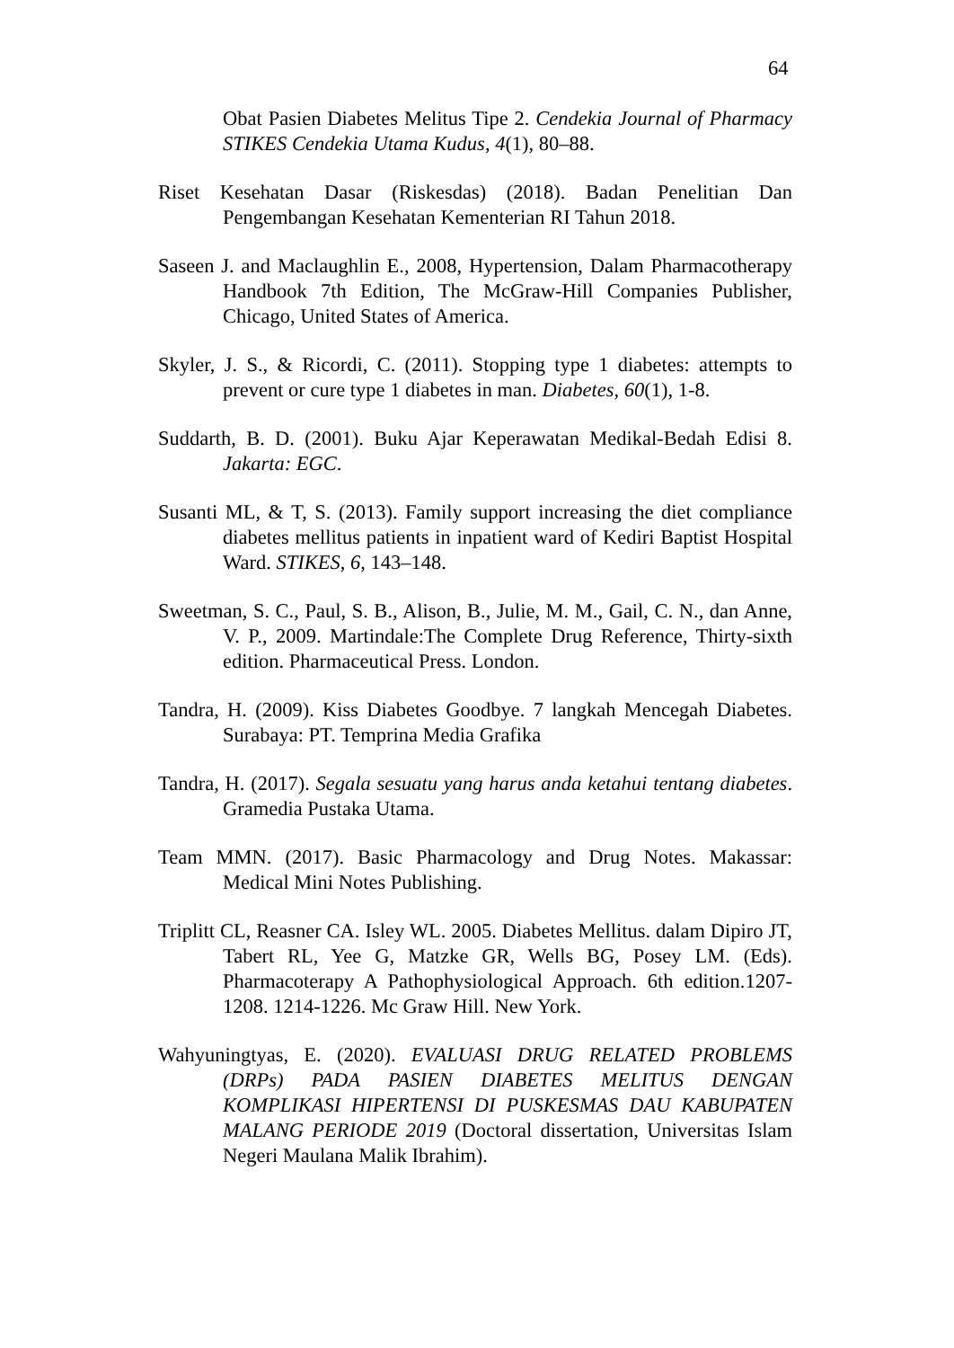64
Obat Pasien Diabetes Melitus Tipe 2. Cendekia Journal of Pharmacy STIKES Cendekia Utama Kudus, 4(1), 80–88.
Riset Kesehatan Dasar (Riskesdas) (2018). Badan Penelitian Dan Pengembangan Kesehatan Kementerian RI Tahun 2018.
Saseen J. and Maclaughlin E., 2008, Hypertension, Dalam Pharmacotherapy Handbook 7th Edition, The McGraw-Hill Companies Publisher, Chicago, United States of America.
Skyler, J. S., & Ricordi, C. (2011). Stopping type 1 diabetes: attempts to prevent or cure type 1 diabetes in man. Diabetes, 60(1), 1-8.
Suddarth, B. D. (2001). Buku Ajar Keperawatan Medikal-Bedah Edisi 8. Jakarta: EGC.
Susanti ML, & T, S. (2013). Family support increasing the diet compliance diabetes mellitus patients in inpatient ward of Kediri Baptist Hospital Ward. STIKES, 6, 143–148.
Sweetman, S. C., Paul, S. B., Alison, B., Julie, M. M., Gail, C. N., dan Anne, V. P., 2009. Martindale:The Complete Drug Reference, Thirty-sixth edition. Pharmaceutical Press. London.
Tandra, H. (2009). Kiss Diabetes Goodbye. 7 langkah Mencegah Diabetes. Surabaya: PT. Temprina Media Grafika
Tandra, H. (2017). Segala sesuatu yang harus anda ketahui tentang diabetes. Gramedia Pustaka Utama.
Team MMN. (2017). Basic Pharmacology and Drug Notes. Makassar: Medical Mini Notes Publishing.
Triplitt CL, Reasner CA. Isley WL. 2005. Diabetes Mellitus. dalam Dipiro JT, Tabert RL, Yee G, Matzke GR, Wells BG, Posey LM. (Eds). Pharmacoterapy A Pathophysiological Approach. 6th edition.1207-1208. 1214-1226. Mc Graw Hill. New York.
Wahyuningtyas, E. (2020). EVALUASI DRUG RELATED PROBLEMS (DRPs) PADA PASIEN DIABETES MELITUS DENGAN KOMPLIKASI HIPERTENSI DI PUSKESMAS DAU KABUPATEN MALANG PERIODE 2019 (Doctoral dissertation, Universitas Islam Negeri Maulana Malik Ibrahim).